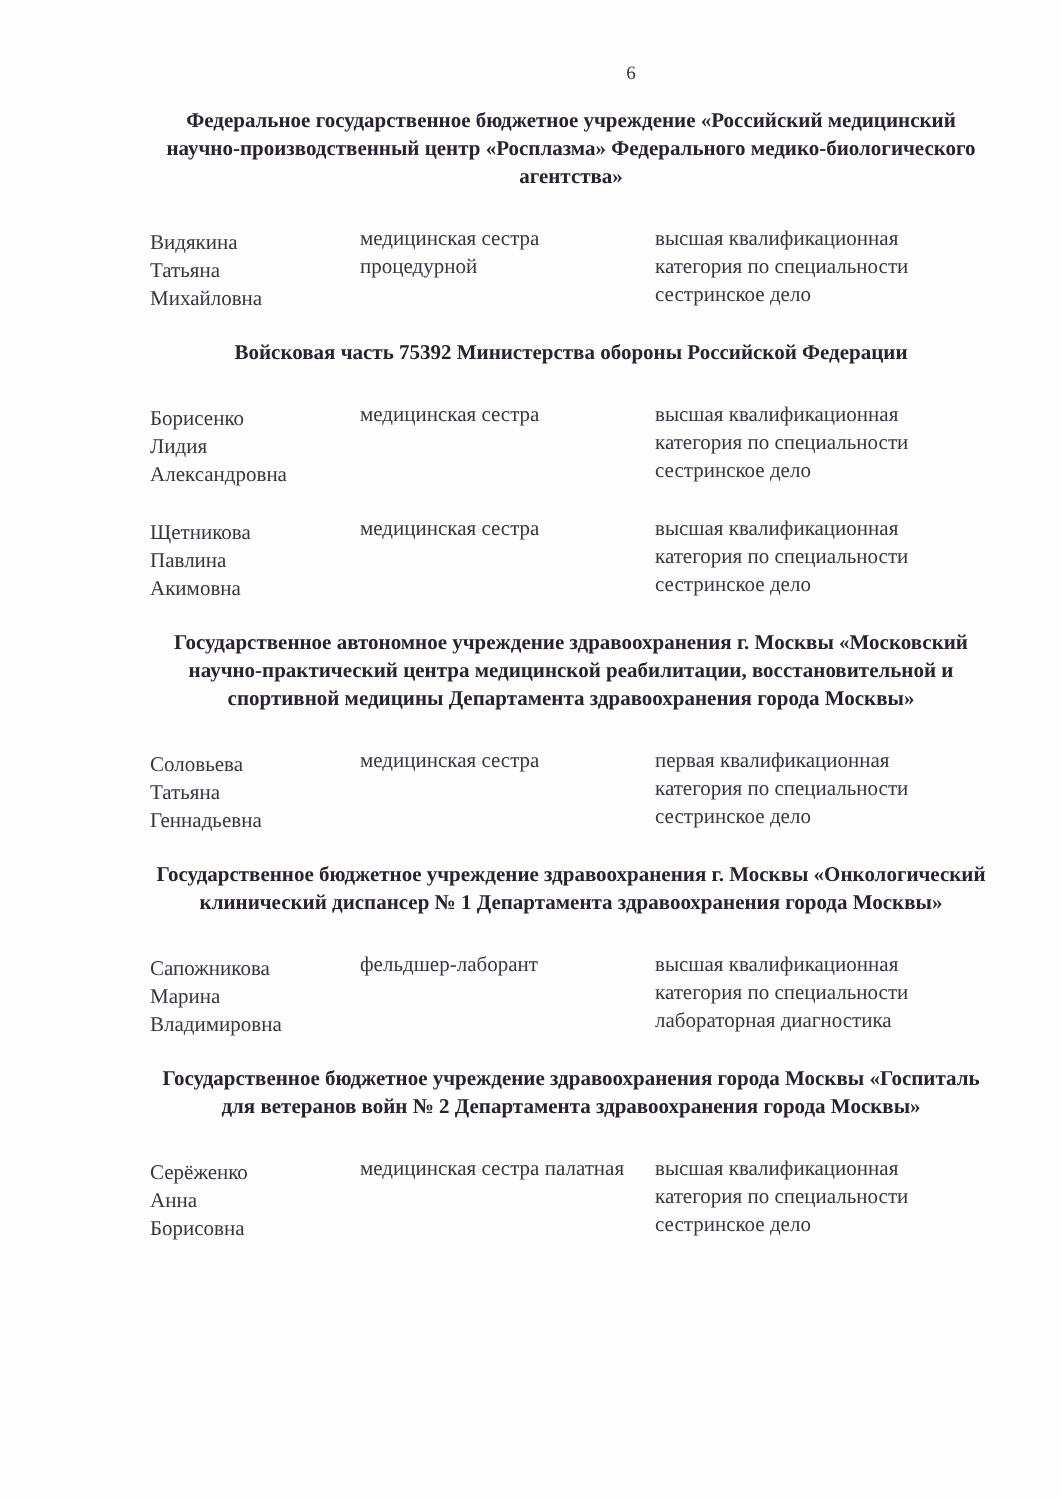6
Федеральное государственное бюджетное учреждение «Российский медицинский научно-производственный центр «Росплазма» Федерального медико-биологического агентства»
| Видякина Татьяна Михайловна | медицинская сестра процедурной | высшая квалификационная категория по специальности сестринское дело |
Войсковая часть 75392 Министерства обороны Российской Федерации
| Борисенко Лидия Александровна | медицинская сестра | высшая квалификационная категория по специальности сестринское дело |
| Щетникова Павлина Акимовна | медицинская сестра | высшая квалификационная категория по специальности сестринское дело |
Государственное автономное учреждение здравоохранения г. Москвы «Московский научно-практический центра медицинской реабилитации, восстановительной и спортивной медицины Департамента здравоохранения города Москвы»
| Соловьева Татьяна Геннадьевна | медицинская сестра | первая квалификационная категория по специальности сестринское дело |
Государственное бюджетное учреждение здравоохранения г. Москвы «Онкологический клинический диспансер № 1 Департамента здравоохранения города Москвы»
| Сапожникова Марина Владимировна | фельдшер-лаборант | высшая квалификационная категория по специальности лабораторная диагностика |
Государственное бюджетное учреждение здравоохранения города Москвы «Госпиталь для ветеранов войн № 2 Департамента здравоохранения города Москвы»
| Серёженко Анна Борисовна | медицинская сестра палатная | высшая квалификационная категория по специальности сестринское дело |